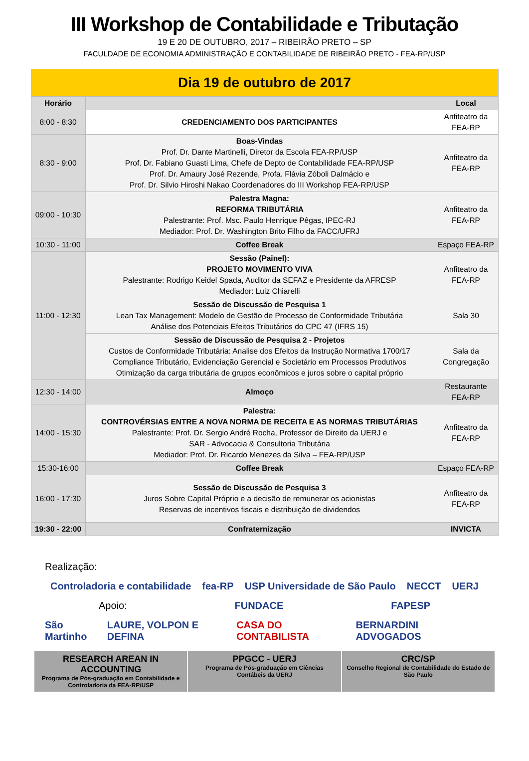III Workshop de Contabilidade e Tributação
19 E 20 DE OUTUBRO, 2017 – RIBEIRÃO PRETO – SP
FACULDADE DE ECONOMIA ADMINISTRAÇÃO E CONTABILIDADE DE RIBEIRÃO PRETO - FEA-RP/USP
| Dia 19 de outubro de 2017 | | |
| Horário | | Local |
| 8:00 - 8:30 | CREDENCIAMENTO DOS PARTICIPANTES | Anfiteatro da FEA-RP |
| 8:30 - 9:00 | Boas-Vindas Prof. Dr. Dante Martinelli, Diretor da Escola FEA-RP/USP Prof. Dr. Fabiano Guasti Lima, Chefe de Depto de Contabilidade FEA-RP/USP Prof. Dr. Amaury José Rezende, Profa. Flávia Zóboli Dalmácio e Prof. Dr. Silvio Hiroshi Nakao Coordenadores do III Workshop FEA-RP/USP | Anfiteatro da FEA-RP |
| 09:00 - 10:30 | Palestra Magna: REFORMA TRIBUTÁRIA Palestrante: Prof. Msc. Paulo Henrique Pêgas, IPEC-RJ Mediador: Prof. Dr. Washington Brito Filho da FACC/UFRJ | Anfiteatro da FEA-RP |
| 10:30 - 11:00 | Coffee Break | Espaço FEA-RP |
| 11:00 - 12:30 | Sessão (Painel): PROJETO MOVIMENTO VIVA Palestrante: Rodrigo Keidel Spada, Auditor da SEFAZ e Presidente da AFRESP Mediador: Luiz Chiarelli | Anfiteatro da FEA-RP |
| | Sessão de Discussão de Pesquisa 1 Lean Tax Management: Modelo de Gestão de Processo de Conformidade Tributária Análise dos Potenciais Efeitos Tributários do CPC 47 (IFRS 15) | Sala 30 |
| | Sessão de Discussão de Pesquisa 2 - Projetos Custos de Conformidade Tributária: Analise dos Efeitos da Instrução Normativa 1700/17 Compliance Tributário, Evidenciação Gerencial e Societário em Processos Produtivos Otimização da carga tributária de grupos econômicos e juros sobre o capital próprio | Sala da Congregação |
| 12:30 - 14:00 | Almoço | Restaurante FEA-RP |
| 14:00 - 15:30 | Palestra: CONTROVÉRSIAS ENTRE A NOVA NORMA DE RECEITA E AS NORMAS TRIBUTÁRIAS Palestrante: Prof. Dr. Sergio André Rocha, Professor de Direito da UERJ e SAR - Advocacia & Consultoria Tributária Mediador: Prof. Dr. Ricardo Menezes da Silva – FEA-RP/USP | Anfiteatro da FEA-RP |
| 15:30-16:00 | Coffee Break | Espaço FEA-RP |
| 16:00 - 17:30 | Sessão de Discussão de Pesquisa 3 Juros Sobre Capital Próprio e a decisão de remunerar os acionistas Reservas de incentivos fiscais e distribuição de dividendos | Anfiteatro da FEA-RP |
| 19:30 - 22:00 | Confraternização | INVICTA |
Realização:
Controladoria e contabilidade fea-RP USP Universidade de São Paulo NECCT UERJ
Apoio: FUNDACE FAPESP
São Martinho LAURE, VOLPON E DEFINA CASA DO CONTABILISTA BERNARDINI ADVOGADOS
RESEARCH AREAN IN ACCOUNTING
Programa de Pós-graduação em Contabilidade e Controladoria da FEA-RP/USP
PPGCC - UERJ
Programa de Pós-graduação em Ciências Contábeis da UERJ
CRC/SP
Conselho Regional de Contabilidade do Estado de São Paulo